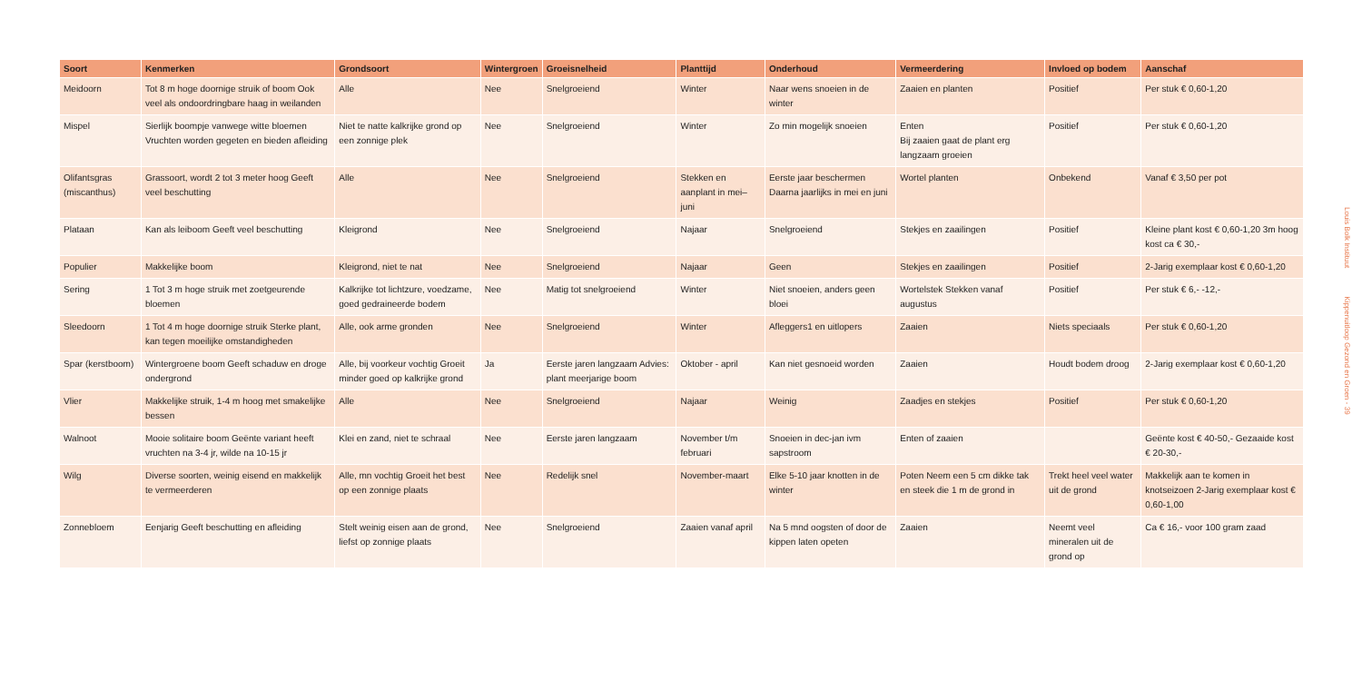| Soort | Kenmerken | Grondsoort | Wintergroen | Groeisnelheid | Planttijd | Onderhoud | Vermeerdering | Invloed op bodem | Aanschaf |
| --- | --- | --- | --- | --- | --- | --- | --- | --- | --- |
| Meidoorn | Tot 8 m hoge doornige struik of boom Ook veel als ondoordringbare haag in weilanden | Alle | Nee | Snelgroeiend | Winter | Naar wens snoeien in de winter | Zaaien en planten | Positief | Per stuk € 0,60-1,20 |
| Mispel | Sierlijk boompje vanwege witte bloemen Vruchten worden gegeten en bieden afleiding | Niet te natte kalkrijke grond op een zonnige plek | Nee | Snelgroeiend | Winter | Zo min mogelijk snoeien | Enten Bij zaaien gaat de plant erg langzaam groeien | Positief | Per stuk € 0,60-1,20 |
| Olifantsgras (miscanthus) | Grassoort, wordt 2 tot 3 meter hoog Geeft veel beschutting | Alle | Nee | Snelgroeiend | Stekken en aanplant in mei–juni | Eerste jaar beschermen Daarna jaarlijks in mei en juni | Wortel planten | Onbekend | Vanaf € 3,50 per pot |
| Plataan | Kan als leiboom Geeft veel beschutting | Kleigrond | Nee | Snelgroeiend | Najaar | Snelgroeiend | Stekjes en zaailingen | Positief | Kleine plant kost € 0,60-1,20 3m hoog kost ca € 30,- |
| Populier | Makkelijke boom | Kleigrond, niet te nat | Nee | Snelgroeiend | Najaar | Geen | Stekjes en zaailingen | Positief | 2-Jarig exemplaar kost € 0,60-1,20 |
| Sering | 1 Tot 3 m hoge struik met zoetgeurende bloemen | Kalkrijke tot lichtzure, voedzame, goed gedraineerde bodem | Nee | Matig tot snelgroeiend | Winter | Niet snoeien, anders geen bloei | Wortelstek Stekken vanaf augustus | Positief | Per stuk € 6,- -12,- |
| Sleedoorn | 1 Tot 4 m hoge doornige struik Sterke plant, kan tegen moeilijke omstandigheden | Alle, ook arme gronden | Nee | Snelgroeiend | Winter | Afleggers1 en uitlopers | Zaaien | Niets speciaals | Per stuk € 0,60-1,20 |
| Spar (kerstboom) | Wintergroene boom Geeft schaduw en droge ondergrond | Alle, bij voorkeur vochtig Groeit minder goed op kalkrijke grond | Ja | Eerste jaren langzaam Advies: plant meerjarige boom | Oktober - april | Kan niet gesnoeid worden | Zaaien | Houdt bodem droog | 2-Jarig exemplaar kost € 0,60-1,20 |
| Vlier | Makkelijke struik, 1-4 m hoog met smakelijke bessen | Alle | Nee | Snelgroeiend | Najaar | Weinig | Zaadjes en stekjes | Positief | Per stuk € 0,60-1,20 |
| Walnoot | Mooie solitaire boom Geënte variant heeft vruchten na 3-4 jr, wilde na 10-15 jr | Klei en zand, niet te schraal | Nee | Eerste jaren langzaam | November t/m februari | Snoeien in dec-jan ivm sapstroom | Enten of zaaien | | Geënte kost € 40-50,- Gezaaide kost € 20-30,- |
| Wilg | Diverse soorten, weinig eisend en makkelijk te vermeerderen | Alle, mn vochtig Groeit het best op een zonnige plaats | Nee | Redelijk snel | November-maart | Elke 5-10 jaar knotten in de winter | Poten Neem een 5 cm dikke tak en steek die 1 m de grond in | Trekt heel veel water uit de grond | Makkelijk aan te komen in knotseizoen 2-Jarig exemplaar kost € 0,60-1,00 |
| Zonnebloem | Eenjarig Geeft beschutting en afleiding | Stelt weinig eisen aan de grond, liefst op zonnige plaats | Nee | Snelgroeiend | Zaaien vanaf april | Na 5 mnd oogsten of door de kippen laten opeten | Zaaien | Neemt veel mineralen uit de grond op | Ca € 16,- voor 100 gram zaad |
Louis Bolk Instituut Kippenuitloop Gezond en Groen - 39